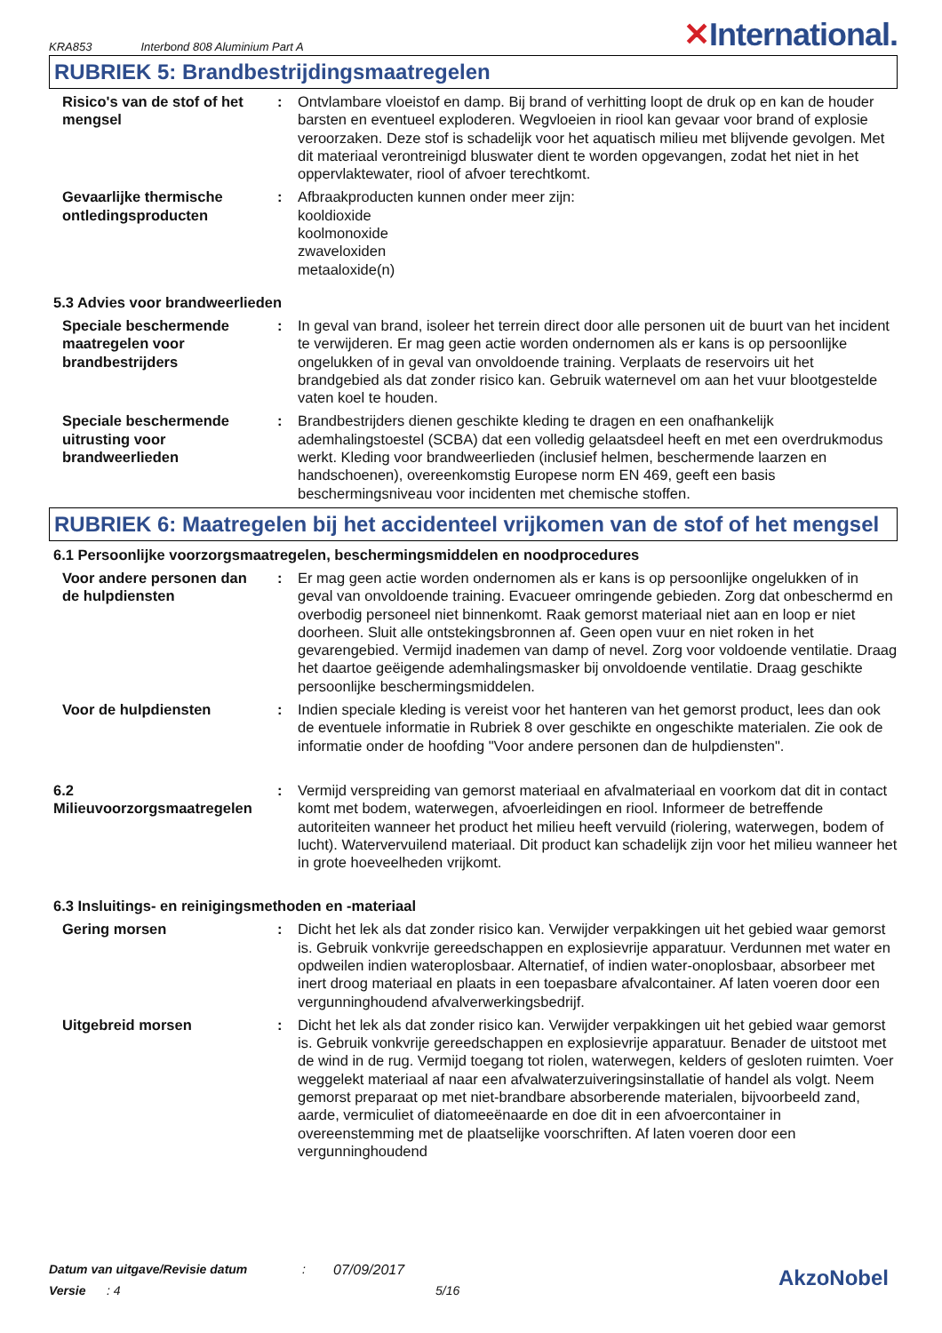KRA853 Interbond 808 Aluminium Part A
✕International.
RUBRIEK 5: Brandbestrijdingsmaatregelen
Risico's van de stof of het mengsel
: Ontvlambare vloeistof en damp. Bij brand of verhitting loopt de druk op en kan de houder barsten en eventueel exploderen. Wegvloeien in riool kan gevaar voor brand of explosie veroorzaken. Deze stof is schadelijk voor het aquatisch milieu met blijvende gevolgen. Met dit materiaal verontreinigd bluswater dient te worden opgevangen, zodat het niet in het oppervlaktewater, riool of afvoer terechtkomt.
Gevaarlijke thermische ontledingsproducten
: Afbraakproducten kunnen onder meer zijn:
kooldioxide
koolmonoxide
zwaveloxiden
metaaloxide(n)
5.3 Advies voor brandweerlieden
Speciale beschermende maatregelen voor brandbestrijders
: In geval van brand, isoleer het terrein direct door alle personen uit de buurt van het incident te verwijderen. Er mag geen actie worden ondernomen als er kans is op persoonlijke ongelukken of in geval van onvoldoende training. Verplaats de reservoirs uit het brandgebied als dat zonder risico kan. Gebruik waternevel om aan het vuur blootgestelde vaten koel te houden.
Speciale beschermende uitrusting voor brandweerlieden
: Brandbestrijders dienen geschikte kleding te dragen en een onafhankelijk ademhalingstoestel (SCBA) dat een volledig gelaatsdeel heeft en met een overdrukmodus werkt. Kleding voor brandweerlieden (inclusief helmen, beschermende laarzen en handschoenen), overeenkomstig Europese norm EN 469, geeft een basis beschermingsniveau voor incidenten met chemische stoffen.
RUBRIEK 6: Maatregelen bij het accidenteel vrijkomen van de stof of het mengsel
6.1 Persoonlijke voorzorgsmaatregelen, beschermingsmiddelen en noodprocedures
Voor andere personen dan de hulpdiensten
: Er mag geen actie worden ondernomen als er kans is op persoonlijke ongelukken of in geval van onvoldoende training. Evacueer omringende gebieden. Zorg dat onbeschermd en overbodig personeel niet binnenkomt. Raak gemorst materiaal niet aan en loop er niet doorheen. Sluit alle ontstekingsbronnen af. Geen open vuur en niet roken in het gevarengebied. Vermijd inademen van damp of nevel. Zorg voor voldoende ventilatie. Draag het daartoe geëigende ademhalingsmasker bij onvoldoende ventilatie. Draag geschikte persoonlijke beschermingsmiddelen.
Voor de hulpdiensten : Indien speciale kleding is vereist voor het hanteren van het gemorst product, lees dan ook de eventuele informatie in Rubriek 8 over geschikte en ongeschikte materialen. Zie ook de informatie onder de hoofding "Voor andere personen dan de hulpdiensten".
6.2 Milieuvoorzorgsmaatregelen
: Vermijd verspreiding van gemorst materiaal en afvalmateriaal en voorkom dat dit in contact komt met bodem, waterwegen, afvoerleidingen en riool. Informeer de betreffende autoriteiten wanneer het product het milieu heeft vervuild (riolering, waterwegen, bodem of lucht). Watervervuilend materiaal. Dit product kan schadelijk zijn voor het milieu wanneer het in grote hoeveelheden vrijkomt.
6.3 Insluitings- en reinigingsmethoden en -materiaal
Gering morsen : Dicht het lek als dat zonder risico kan. Verwijder verpakkingen uit het gebied waar gemorst is. Gebruik vonkvrije gereedschappen en explosievrije apparatuur. Verdunnen met water en opdweilen indien wateroplosbaar. Alternatief, of indien water-onoplosbaar, absorbeer met inert droog materiaal en plaats in een toepasbare afvalcontainer. Af laten voeren door een vergunninghoudend afvalverwerkingsbedrijf.
Uitgebreid morsen : Dicht het lek als dat zonder risico kan. Verwijder verpakkingen uit het gebied waar gemorst is. Gebruik vonkvrije gereedschappen en explosievrije apparatuur. Benader de uitstoot met de wind in de rug. Vermijd toegang tot riolen, waterwegen, kelders of gesloten ruimten. Voer weggelekt materiaal af naar een afvalwaterzuiveringsinstallatie of handel als volgt. Neem gemorst preparaat op met niet-brandbare absorberende materialen, bijvoorbeeld zand, aarde, vermiculiet of diatomeeënaarde en doe dit in een afvoercontainer in overeenstemming met de plaatselijke voorschriften. Af laten voeren door een vergunninghoudend
Datum van uitgave/Revisie datum: 07/09/2017
Versie: 4 5/16
AkzoNobel